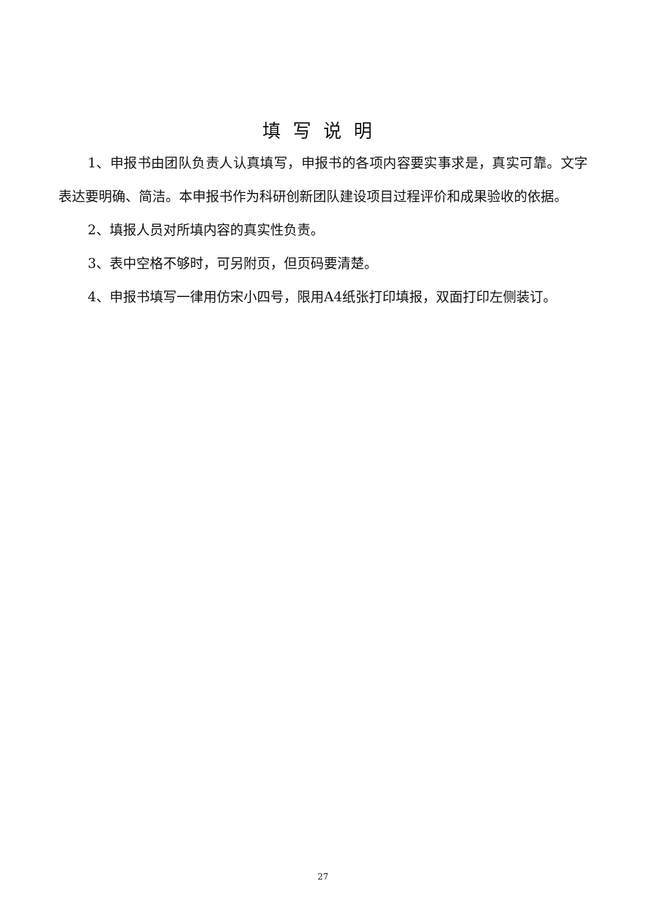填写说明
1、申报书由团队负责人认真填写，申报书的各项内容要实事求是，真实可靠。文字表达要明确、简洁。本申报书作为科研创新团队建设项目过程评价和成果验收的依据。
2、填报人员对所填内容的真实性负责。
3、表中空格不够时，可另附页，但页码要清楚。
4、申报书填写一律用仿宋小四号，限用A4纸张打印填报，双面打印左侧装订。
27